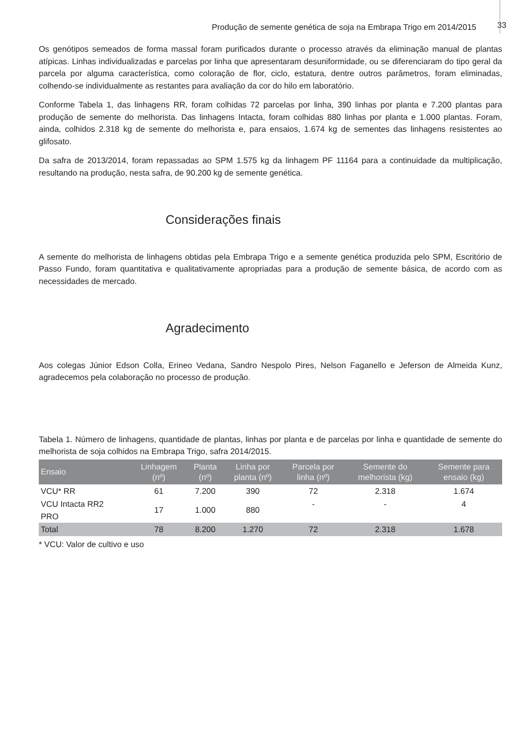Produção de semente genética de soja na Embrapa Trigo em 2014/2015 33
Os genótipos semeados de forma massal foram purificados durante o processo através da eliminação manual de plantas atípicas. Linhas individualizadas e parcelas por linha que apresentaram desuniformidade, ou se diferenciaram do tipo geral da parcela por alguma característica, como coloração de flor, ciclo, estatura, dentre outros parâmetros, foram eliminadas, colhendo-se individualmente as restantes para avaliação da cor do hilo em laboratório.
Conforme Tabela 1, das linhagens RR, foram colhidas 72 parcelas por linha, 390 linhas por planta e 7.200 plantas para produção de semente do melhorista. Das linhagens Intacta, foram colhidas 880 linhas por planta e 1.000 plantas. Foram, ainda, colhidos 2.318 kg de semente do melhorista e, para ensaios, 1.674 kg de sementes das linhagens resistentes ao glifosato.
Da safra de 2013/2014, foram repassadas ao SPM 1.575 kg da linhagem PF 11164 para a continuidade da multiplicação, resultando na produção, nesta safra, de 90.200 kg de semente genética.
Considerações finais
A semente do melhorista de linhagens obtidas pela Embrapa Trigo e a semente genética produzida pelo SPM, Escritório de Passo Fundo, foram quantitativa e qualitativamente apropriadas para a produção de semente básica, de acordo com as necessidades de mercado.
Agradecimento
Aos colegas Júnior Edson Colla, Erineo Vedana, Sandro Nespolo Pires, Nelson Faganello e Jeferson de Almeida Kunz, agradecemos pela colaboração no processo de produção.
Tabela 1. Número de linhagens, quantidade de plantas, linhas por planta e de parcelas por linha e quantidade de semente do melhorista de soja colhidos na Embrapa Trigo, safra 2014/2015.
| Ensaio | Linhagem (nº) | Planta (nº) | Linha por planta (nº) | Parcela por linha (nº) | Semente do melhorista (kg) | Semente para ensaio (kg) |
| --- | --- | --- | --- | --- | --- | --- |
| VCU* RR | 61 | 7.200 | 390 | 72 | 2.318 | 1.674 |
| VCU Intacta RR2 PRO | 17 | 1.000 | 880 | - | - | 4 |
| Total | 78 | 8.200 | 1.270 | 72 | 2.318 | 1.678 |
* VCU: Valor de cultivo e uso